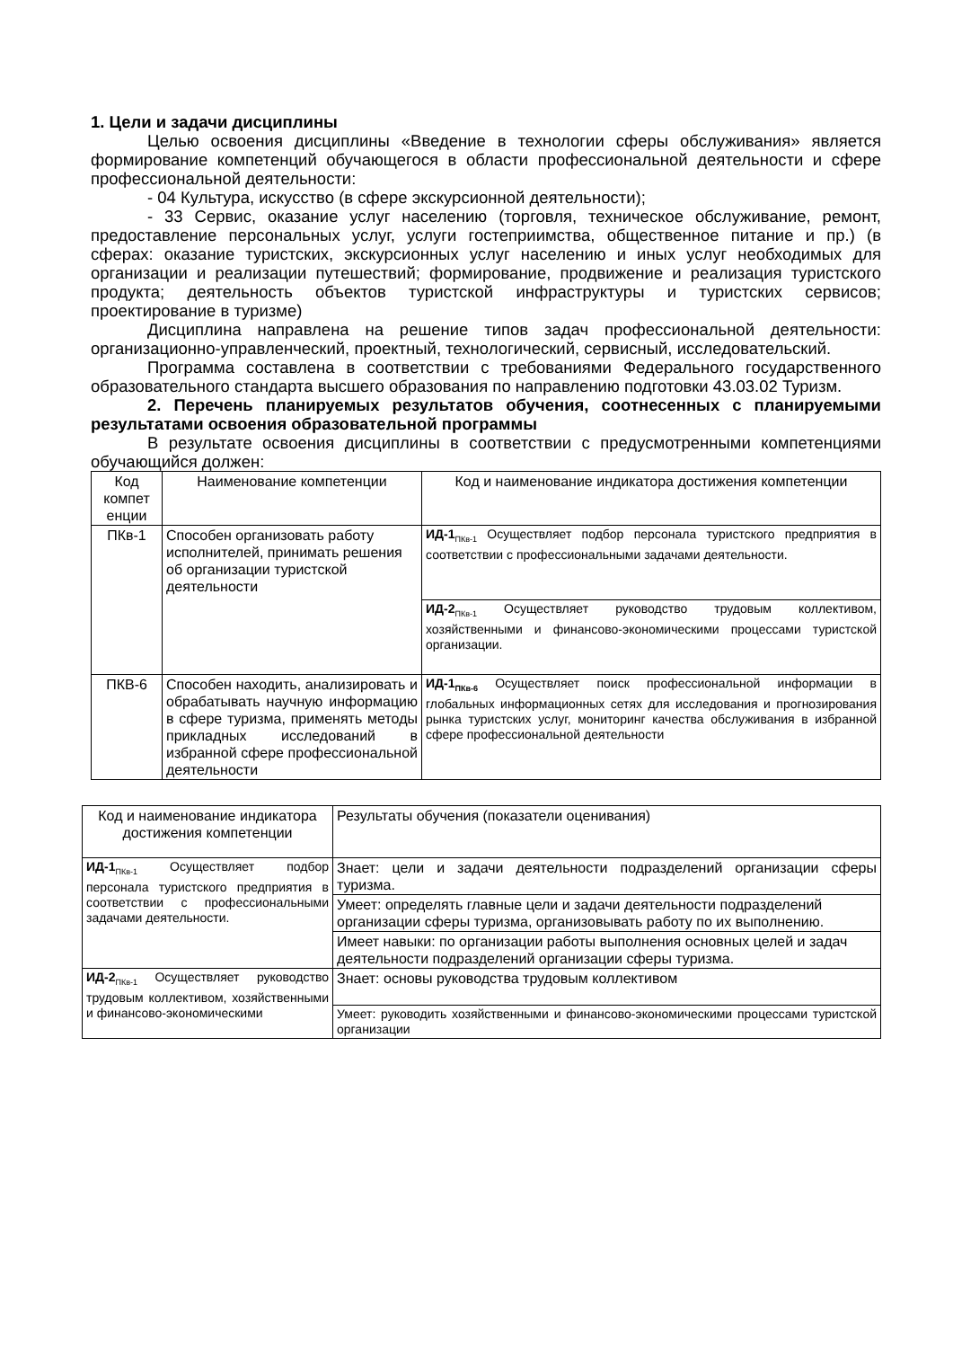1. Цели и задачи дисциплины
Целью освоения дисциплины «Введение в технологии сферы обслуживания» является формирование компетенций обучающегося в области профессиональной деятельности и сфере профессиональной деятельности:
- 04 Культура, искусство (в сфере экскурсионной деятельности);
- 33 Сервис, оказание услуг населению (торговля, техническое обслуживание, ремонт, предоставление персональных услуг, услуги гостеприимства, общественное питание и пр.) (в сферах: оказание туристских, экскурсионных услуг населению и иных услуг необходимых для организации и реализации путешествий; формирование, продвижение и реализация туристского продукта; деятельность объектов туристской инфраструктуры и туристских сервисов; проектирование в туризме)
Дисциплина направлена на решение типов задач профессиональной деятельности: организационно-управленческий, проектный, технологический, сервисный, исследовательский.
Программа составлена в соответствии с требованиями Федерального государственного образовательного стандарта высшего образования по направлению подготовки 43.03.02 Туризм.
2. Перечень планируемых результатов обучения, соотнесенных с планируемыми результатами освоения образовательной программы
В результате освоения дисциплины в соответствии с предусмотренными компетенциями обучающийся должен:
| Код компет енции | Наименование компетенции | Код и наименование индикатора достижения компетенции |
| ПКв-1 | Способен организовать работу исполнителей, принимать решения об организации туристской деятельности | ИД-1<sub>ПКв-1</sub> Осуществляет подбор персонала туристского предприятия в соответствии с профессиональными задачами деятельности. |
| | | ИД-2<sub>ПКв-1</sub> Осуществляет руководство трудовым коллективом, хозяйственными и финансово-экономическими процессами туристской организации. |
| ПКВ-6 | Способен находить, анализировать и обрабатывать научную информацию в сфере туризма, применять методы прикладных исследований в избранной сфере профессиональной деятельности | ИД-1<sub>ПКв-6</sub> Осуществляет поиск профессиональной информации в глобальных информационных сетях для исследования и прогнозирования рынка туристских услуг, мониторинг качества обслуживания в избранной сфере профессиональной деятельности |
| Код и наименование индикатора достижения компетенции | Результаты обучения (показатели оценивания) |
| ИД-1<sub>ПКв-1</sub> Осуществляет подбор персонала туристского предприятия в соответствии с профессиональными задачами деятельности. | Знает: цели и задачи деятельности подразделений организации сферы туризма. |
| | Умеет: определять главные цели и задачи деятельности подразделений организации сферы туризма, организовывать работу по их выполнению. |
| | Имеет навыки: по организации работы выполнения основных целей и задач деятельности подразделений организации сферы туризма. |
| ИД-2<sub>ПКв-1</sub> Осуществляет руководство трудовым коллективом, хозяйственными и финансово-экономическими | Знает: основы руководства трудовым коллективом |
| | Умеет: руководить хозяйственными и финансово-экономическими процессами туристской организации |